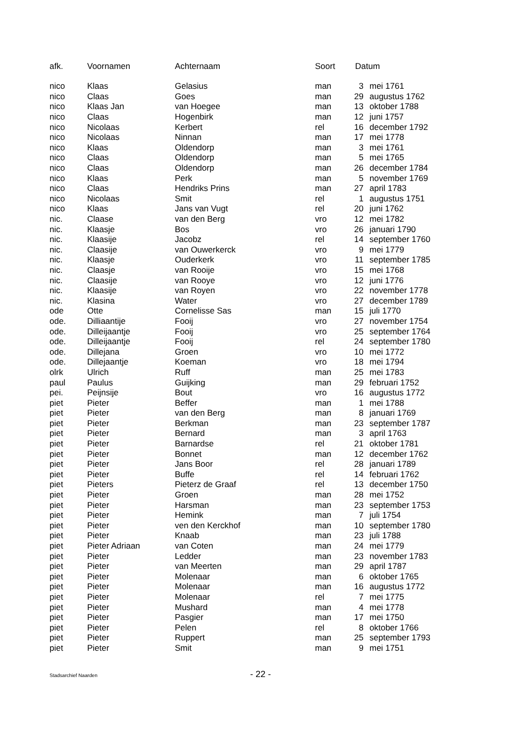| afk. | Voornamen | Achternaam | Soort | Datum | |
| --- | --- | --- | --- | --- | --- |
| nico | Klaas | Gelasius | man | 3 | mei 1761 |
| nico | Claas | Goes | man | 29 | augustus 1762 |
| nico | Klaas Jan | van Hoegee | man | 13 | oktober 1788 |
| nico | Claas | Hogenbirk | man | 12 | juni 1757 |
| nico | Nicolaas | Kerbert | rel | 16 | december 1792 |
| nico | Nicolaas | Ninnan | man | 17 | mei 1778 |
| nico | Klaas | Oldendorp | man | 3 | mei 1761 |
| nico | Claas | Oldendorp | man | 5 | mei 1765 |
| nico | Claas | Oldendorp | man | 26 | december 1784 |
| nico | Klaas | Perk | man | 5 | november 1769 |
| nico | Claas | Hendriks Prins | man | 27 | april 1783 |
| nico | Nicolaas | Smit | rel | 1 | augustus 1751 |
| nico | Klaas | Jans van Vugt | rel | 20 | juni 1762 |
| nic. | Claase | van den Berg | vro | 12 | mei 1782 |
| nic. | Klaasje | Bos | vro | 26 | januari 1790 |
| nic. | Klaasije | Jacobz | rel | 14 | september 1760 |
| nic. | Claasije | van Ouwerkerck | vro | 9 | mei 1779 |
| nic. | Klaasje | Ouderkerk | vro | 11 | september 1785 |
| nic. | Claasje | van Rooije | vro | 15 | mei 1768 |
| nic. | Claasije | van Rooye | vro | 12 | juni 1776 |
| nic. | Klaasije | van Royen | vro | 22 | november 1778 |
| nic. | Klasina | Water | vro | 27 | december 1789 |
| ode | Otte | Cornelisse Sas | man | 15 | juli 1770 |
| ode. | Dilliaantije | Fooij | vro | 27 | november 1754 |
| ode. | Dilleijaantje | Fooij | vro | 25 | september 1764 |
| ode. | Dilleijaantje | Fooij | rel | 24 | september 1780 |
| ode. | Dillejana | Groen | vro | 10 | mei 1772 |
| ode. | Dillejaantje | Koeman | vro | 18 | mei 1794 |
| olrk | Ulrich | Ruff | man | 25 | mei 1783 |
| paul | Paulus | Guijking | man | 29 | februari 1752 |
| pei. | Peijnsije | Bout | vro | 16 | augustus 1772 |
| piet | Pieter | Beffer | man | 1 | mei 1788 |
| piet | Pieter | van den Berg | man | 8 | januari 1769 |
| piet | Pieter | Berkman | man | 23 | september 1787 |
| piet | Pieter | Bernard | man | 3 | april 1763 |
| piet | Pieter | Barnardse | rel | 21 | oktober 1781 |
| piet | Pieter | Bonnet | man | 12 | december 1762 |
| piet | Pieter | Jans Boor | rel | 28 | januari 1789 |
| piet | Pieter | Buffe | rel | 14 | februari 1762 |
| piet | Pieters | Pieterz de Graaf | rel | 13 | december 1750 |
| piet | Pieter | Groen | man | 28 | mei 1752 |
| piet | Pieter | Harsman | man | 23 | september 1753 |
| piet | Pieter | Hemink | man | 7 | juli 1754 |
| piet | Pieter | ven den Kerckhof | man | 10 | september 1780 |
| piet | Pieter | Knaab | man | 23 | juli 1788 |
| piet | Pieter Adriaan | van Coten | man | 24 | mei 1779 |
| piet | Pieter | Ledder | man | 23 | november 1783 |
| piet | Pieter | van Meerten | man | 29 | april 1787 |
| piet | Pieter | Molenaar | man | 6 | oktober 1765 |
| piet | Pieter | Molenaar | man | 16 | augustus 1772 |
| piet | Pieter | Molenaar | rel | 7 | mei 1775 |
| piet | Pieter | Mushard | man | 4 | mei 1778 |
| piet | Pieter | Pasgier | man | 17 | mei 1750 |
| piet | Pieter | Pelen | rel | 8 | oktober 1766 |
| piet | Pieter | Ruppert | man | 25 | september 1793 |
| piet | Pieter | Smit | man | 9 | mei 1751 |
Stadsarchief Naarden - 22 -